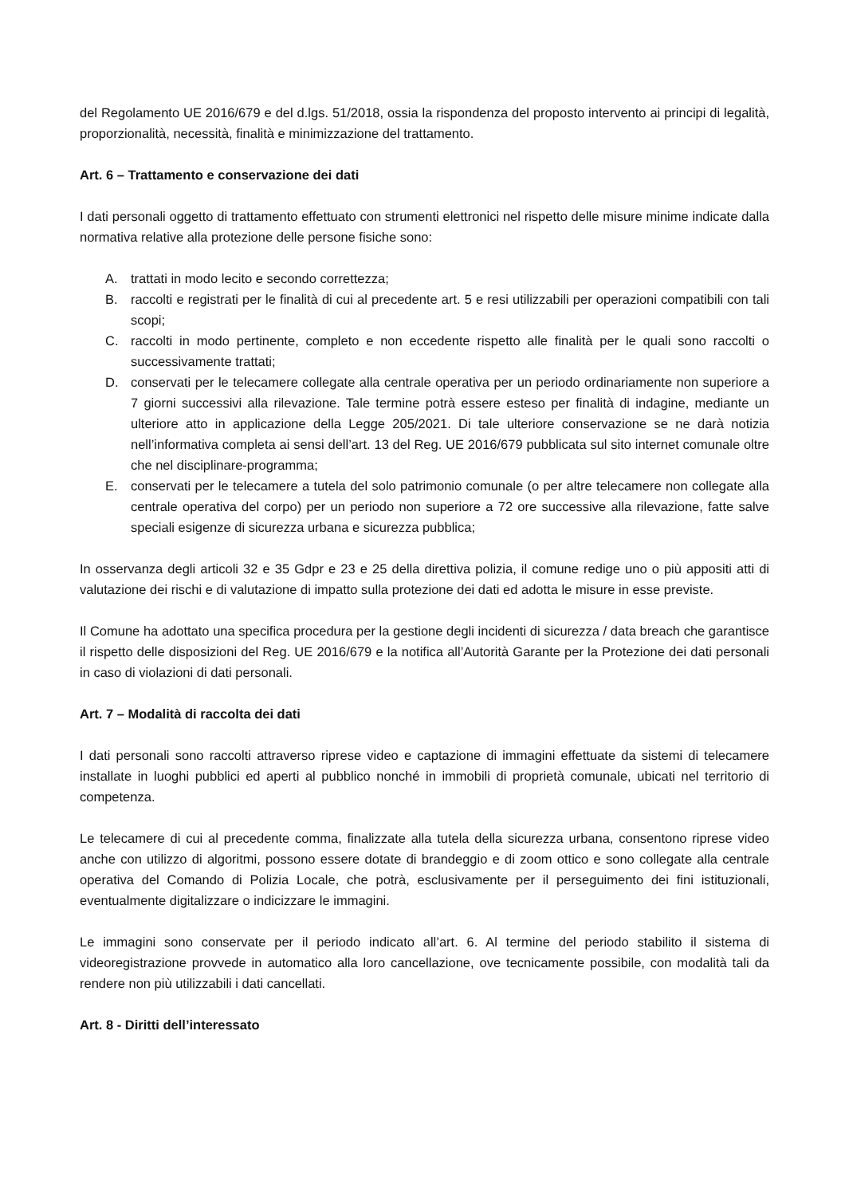del Regolamento UE 2016/679 e del d.lgs. 51/2018, ossia la rispondenza del proposto intervento ai principi di legalità, proporzionalità, necessità, finalità e minimizzazione del trattamento.
Art. 6 – Trattamento e conservazione dei dati
I dati personali oggetto di trattamento effettuato con strumenti elettronici nel rispetto delle misure minime indicate dalla normativa relative alla protezione delle persone fisiche sono:
A. trattati in modo lecito e secondo correttezza;
B. raccolti e registrati per le finalità di cui al precedente art. 5 e resi utilizzabili per operazioni compatibili con tali scopi;
C. raccolti in modo pertinente, completo e non eccedente rispetto alle finalità per le quali sono raccolti o successivamente trattati;
D. conservati per le telecamere collegate alla centrale operativa per un periodo ordinariamente non superiore a 7 giorni successivi alla rilevazione. Tale termine potrà essere esteso per finalità di indagine, mediante un ulteriore atto in applicazione della Legge 205/2021. Di tale ulteriore conservazione se ne darà notizia nell’informativa completa ai sensi dell’art. 13 del Reg. UE 2016/679 pubblicata sul sito internet comunale oltre che nel disciplinare-programma;
E. conservati per le telecamere a tutela del solo patrimonio comunale (o per altre telecamere non collegate alla centrale operativa del corpo) per un periodo non superiore a 72 ore successive alla rilevazione, fatte salve speciali esigenze di sicurezza urbana e sicurezza pubblica;
In osservanza degli articoli 32 e 35 Gdpr e 23 e 25 della direttiva polizia, il comune redige uno o più appositi atti di valutazione dei rischi e di valutazione di impatto sulla protezione dei dati ed adotta le misure in esse previste.
Il Comune ha adottato una specifica procedura per la gestione degli incidenti di sicurezza / data breach che garantisce il rispetto delle disposizioni del Reg. UE 2016/679 e la notifica all’Autorità Garante per la Protezione dei dati personali in caso di violazioni di dati personali.
Art. 7 – Modalità di raccolta dei dati
I dati personali sono raccolti attraverso riprese video e captazione di immagini effettuate da sistemi di telecamere installate in luoghi pubblici ed aperti al pubblico nonché in immobili di proprietà comunale, ubicati nel territorio di competenza.
Le telecamere di cui al precedente comma, finalizzate alla tutela della sicurezza urbana, consentono riprese video anche con utilizzo di algoritmi, possono essere dotate di brandeggio e di zoom ottico e sono collegate alla centrale operativa del Comando di Polizia Locale, che potrà, esclusivamente per il perseguimento dei fini istituzionali, eventualmente digitalizzare o indicizzare le immagini.
Le immagini sono conservate per il periodo indicato all’art. 6. Al termine del periodo stabilito il sistema di videoregistrazione provvede in automatico alla loro cancellazione, ove tecnicamente possibile, con modalità tali da rendere non più utilizzabili i dati cancellati.
Art. 8 - Diritti dell’interessato